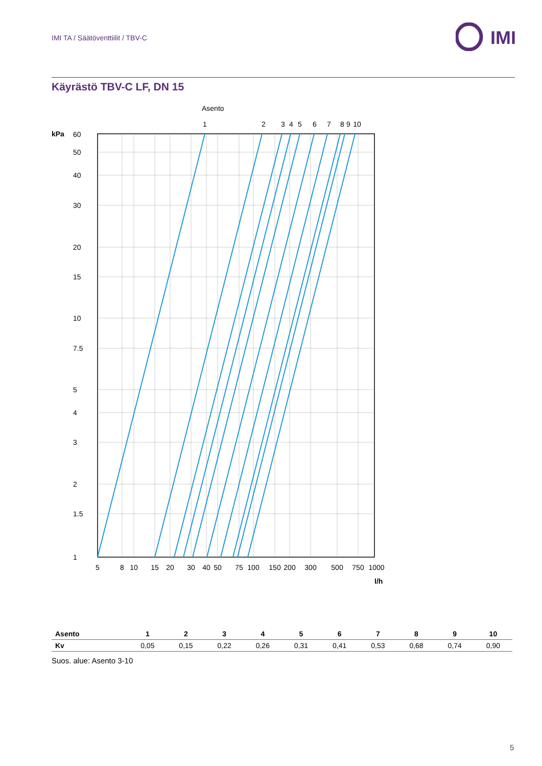IMI TA / Säätöventtiilit / TBV-C
IMI
Käyrästö TBV-C LF, DN 15
Asento
1
2
3
4
5
6
7
8
9
10
kPa
60
50
40
30
20
15
10
7.5
5
4
3
2
1.5
1
5
8
10
15
20
30
40
50
75
100
150
200
300
500
750
1000
l/h
| Asento | 1 | 2 | 3 | 4 | 5 | 6 | 7 | 8 | 9 | 10 |
| --- | --- | --- | --- | --- | --- | --- | --- | --- | --- | --- |
| Kv | 0,05 | 0,15 | 0,22 | 0,26 | 0,31 | 0,41 | 0,53 | 0,68 | 0,74 | 0,90 |
Suos. alue: Asento 3-10
5